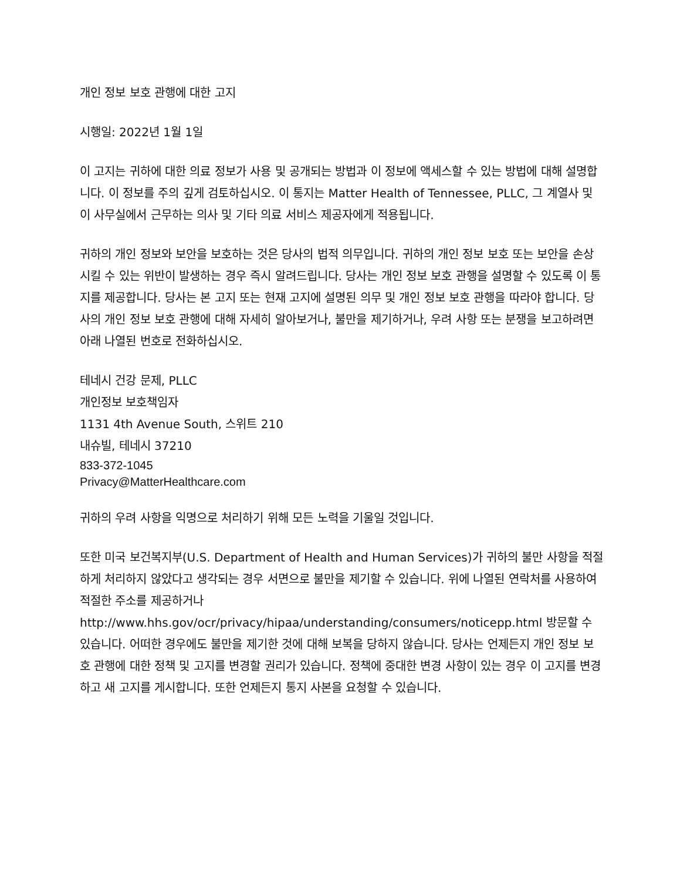개인 정보 보호 관행에 대한 고지
시행일: 2022년 1월 1일
이 고지는 귀하에 대한 의료 정보가 사용 및 공개되는 방법과 이 정보에 액세스할 수 있는 방법에 대해 설명합니다. 이 정보를 주의 깊게 검토하십시오. 이 통지는 Matter Health of Tennessee, PLLC, 그 계열사 및 이 사무실에서 근무하는 의사 및 기타 의료 서비스 제공자에게 적용됩니다.
귀하의 개인 정보와 보안을 보호하는 것은 당사의 법적 의무입니다. 귀하의 개인 정보 보호 또는 보안을 손상시킬 수 있는 위반이 발생하는 경우 즉시 알려드립니다. 당사는 개인 정보 보호 관행을 설명할 수 있도록 이 통지를 제공합니다. 당사는 본 고지 또는 현재 고지에 설명된 의무 및 개인 정보 보호 관행을 따라야 합니다. 당사의 개인 정보 보호 관행에 대해 자세히 알아보거나, 불만을 제기하거나, 우려 사항 또는 분쟁을 보고하려면 아래 나열된 번호로 전화하십시오.
테네시 건강 문제, PLLC
개인정보 보호책임자
1131 4th Avenue South, 스위트 210
내슈빌, 테네시 37210
833-372-1045
Privacy@MatterHealthcare.com
귀하의 우려 사항을 익명으로 처리하기 위해 모든 노력을 기울일 것입니다.
또한 미국 보건복지부(U.S. Department of Health and Human Services)가 귀하의 불만 사항을 적절하게 처리하지 않았다고 생각되는 경우 서면으로 불만을 제기할 수 있습니다. 위에 나열된 연락처를 사용하여 적절한 주소를 제공하거나 http://www.hhs.gov/ocr/privacy/hipaa/understanding/consumers/noticepp.html 방문할 수 있습니다. 어떠한 경우에도 불만을 제기한 것에 대해 보복을 당하지 않습니다. 당사는 언제든지 개인 정보 보호 관행에 대한 정책 및 고지를 변경할 권리가 있습니다. 정책에 중대한 변경 사항이 있는 경우 이 고지를 변경하고 새 고지를 게시합니다. 또한 언제든지 통지 사본을 요청할 수 있습니다.